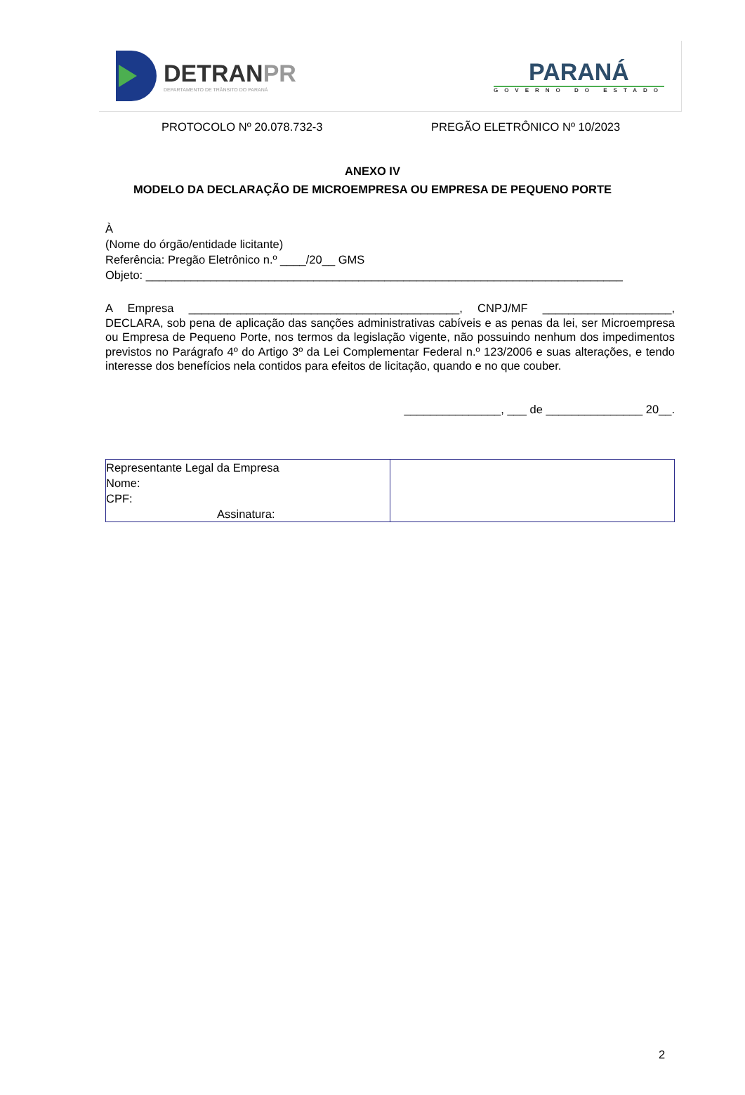DETRANPR
DEPARTAMENTO DE TRÂNSITO DO PARANÁ
PARANÁ
GOVERNO DO ESTADO
PROTOCOLO Nº 20.078.732-3 PREGÃO ELETRÔNICO Nº 10/2023
ANEXO IV
MODELO DA DECLARAÇÃO DE MICROEMPRESA OU EMPRESA DE PEQUENO PORTE
À
(Nome do órgão/entidade licitante)
Referência: Pregão Eletrônico n.º ____/20__ GMS
Objeto: __________________________________________________________________________
A Empresa __________________________________________, CNPJ/MF ____________________, DECLARA, sob pena de aplicação das sanções administrativas cabíveis e as penas da lei, ser Microempresa ou Empresa de Pequeno Porte, nos termos da legislação vigente, não possuindo nenhum dos impedimentos previstos no Parágrafo 4º do Artigo 3º da Lei Complementar Federal n.º 123/2006 e suas alterações, e tendo interesse dos benefícios nela contidos para efeitos de licitação, quando e no que couber.
_______________, ___ de _______________ 20__.
| Representante Legal da Empresa Nome: CPF: Assinatura: | |
2